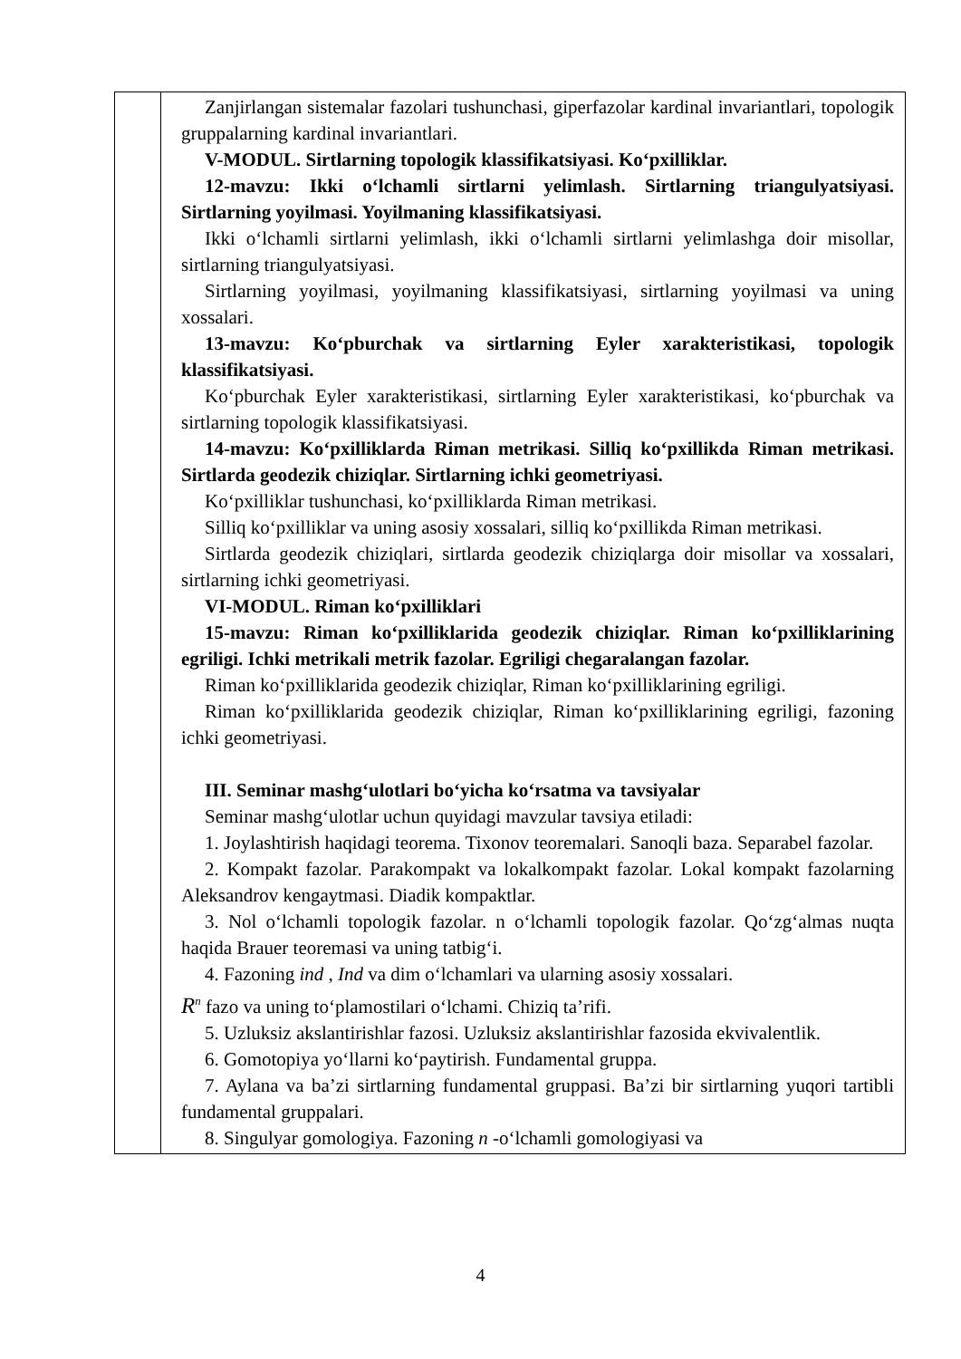| | Zanjirlangan sistemalar fazolari tushunchasi, giperfazolar kardinal invariantlari, topologik gruppalarning kardinal invariantlari. V-MODUL. Sirtlarning topologik klassifikatsiyasi. Ko‘pxilliklar. 12-mavzu: Ikki o‘lchamli sirtlarni yelimlash. Sirtlarning triangulyatsiyasi. Sirtlarning yoyilmasi. Yoyilmaning klassifikatsiyasi. Ikki o‘lchamli sirtlarni yelimlash, ikki o‘lchamli sirtlarni yelimlashga doir misollar, sirtlarning triangulyatsiyasi. Sirtlarning yoyilmasi, yoyilmaning klassifikatsiyasi, sirtlarning yoyilmasi va uning xossalari. 13-mavzu: Ko‘pburchak va sirtlarning Eyler xarakteristikasi, topologik klassifikatsiyasi. Ko‘pburchak Eyler xarakteristikasi, sirtlarning Eyler xarakteristikasi, ko‘pburchak va sirtlarning topologik klassifikatsiyasi. 14-mavzu: Ko‘pxilliklarda Riman metrikasi. Silliq ko‘pxillikda Riman metrikasi. Sirtlarda geodezik chiziqlar. Sirtlarning ichki geometriyasi. Ko‘pxilliklar tushunchasi, ko‘pxilliklarda Riman metrikasi. Silliq ko‘pxilliklar va uning asosiy xossalari, silliq ko‘pxillikda Riman metrikasi. Sirtlarda geodezik chiziqlari, sirtlarda geodezik chiziqlarga doir misollar va xossalari, sirtlarning ichki geometriyasi. VI-MODUL. Riman ko‘pxilliklari 15-mavzu: Riman ko‘pxilliklarida geodezik chiziqlar. Riman ko‘pxilliklarining egriligi. Ichki metrikali metrik fazolar. Egriligi chegaralangan fazolar. Riman ko‘pxilliklarida geodezik chiziqlar, Riman ko‘pxilliklarining egriligi. Riman ko‘pxilliklarida geodezik chiziqlar, Riman ko‘pxilliklarining egriligi, fazoning ichki geometriyasi. III. Seminar mashg‘ulotlari bo‘yicha ko‘rsatma va tavsiyalar Seminar mashg‘ulotlar uchun quyidagi mavzular tavsiya etiladi: 1. Joylashtirish haqidagi teorema. Tixonov teoremalari. Sanoqli baza. Separabel fazolar. 2. Kompakt fazolar. Parakompakt va lokalkompakt fazolar. Lokal kompakt fazolarning Aleksandrov kengaytmasi. Diadik kompaktlar. 3. Nol o‘lchamli topologik fazolar. n o‘lchamli topologik fazolar. Qo‘zg‘almas nuqta haqida Brauer teoremasi va uning tatbig‘i. 4. Fazoning ind , Ind va dim o‘lchamlari va ularning asosiy xossalari. R<sup>n</sup> fazo va uning to‘plamostilari o‘lchami. Chiziq ta’rifi. 5. Uzluksiz akslantirishlar fazosi. Uzluksiz akslantirishlar fazosida ekvivalentlik. 6. Gomotopiya yo‘llarni ko‘paytirish. Fundamental gruppa. 7. Aylana va ba’zi sirtlarning fundamental gruppasi. Ba’zi bir sirtlarning yuqori tartibli fundamental gruppalari. 8. Singulyar gomologiya. Fazoning n -o‘lchamli gomologiyasi va |
4